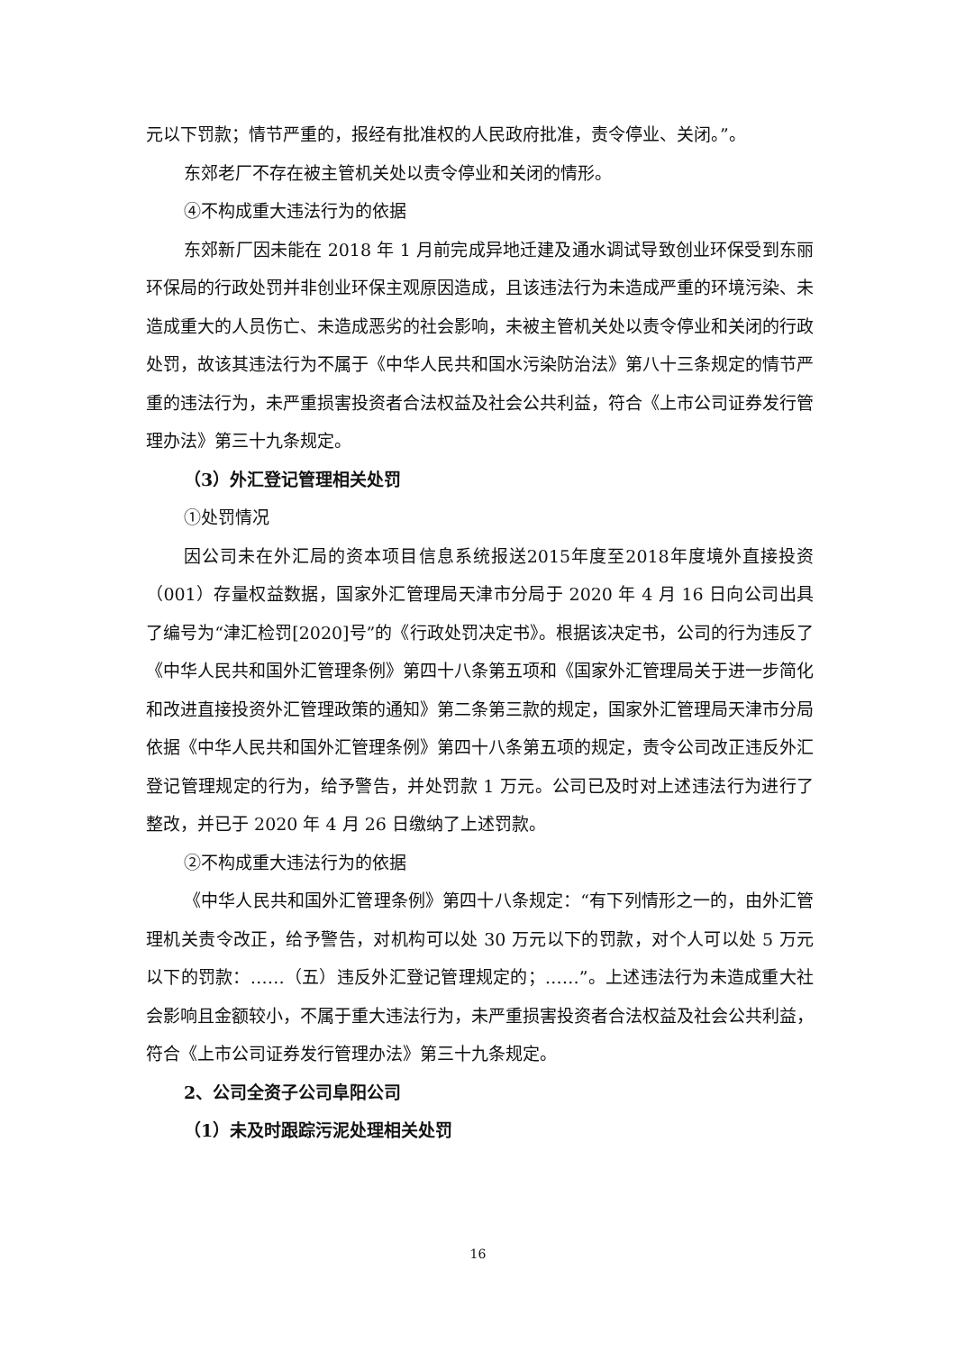元以下罚款；情节严重的，报经有批准权的人民政府批准，责令停业、关闭。”。
东郊老厂不存在被主管机关处以责令停业和关闭的情形。
④不构成重大违法行为的依据
东郊新厂因未能在 2018 年 1 月前完成异地迁建及通水调试导致创业环保受到东丽环保局的行政处罚并非创业环保主观原因造成，且该违法行为未造成严重的环境污染、未造成重大的人员伤亡、未造成恶劣的社会影响，未被主管机关处以责令停业和关闭的行政处罚，故该其违法行为不属于《中华人民共和国水污染防治法》第八十三条规定的情节严重的违法行为，未严重损害投资者合法权益及社会公共利益，符合《上市公司证券发行管理办法》第三十九条规定。
（3）外汇登记管理相关处罚
①处罚情况
因公司未在外汇局的资本项目信息系统报送2015年度至2018年度境外直接投资（001）存量权益数据，国家外汇管理局天津市分局于 2020 年 4 月 16 日向公司出具了编号为“津汇检罚[2020]号”的《行政处罚决定书》。根据该决定书，公司的行为违反了《中华人民共和国外汇管理条例》第四十八条第五项和《国家外汇管理局关于进一步简化和改进直接投资外汇管理政策的通知》第二条第三款的规定，国家外汇管理局天津市分局依据《中华人民共和国外汇管理条例》第四十八条第五项的规定，责令公司改正违反外汇登记管理规定的行为，给予警告，并处罚款 1 万元。公司已及时对上述违法行为进行了整改，并已于 2020 年 4 月 26 日缴纳了上述罚款。
②不构成重大违法行为的依据
《中华人民共和国外汇管理条例》第四十八条规定：“有下列情形之一的，由外汇管理机关责令改正，给予警告，对机构可以处 30 万元以下的罚款，对个人可以处 5 万元以下的罚款：……（五）违反外汇登记管理规定的；……”。上述违法行为未造成重大社会影响且金额较小，不属于重大违法行为，未严重损害投资者合法权益及社会公共利益，符合《上市公司证券发行管理办法》第三十九条规定。
2、公司全资子公司阜阳公司
（1）未及时跟踪污泥处理相关处罚
16